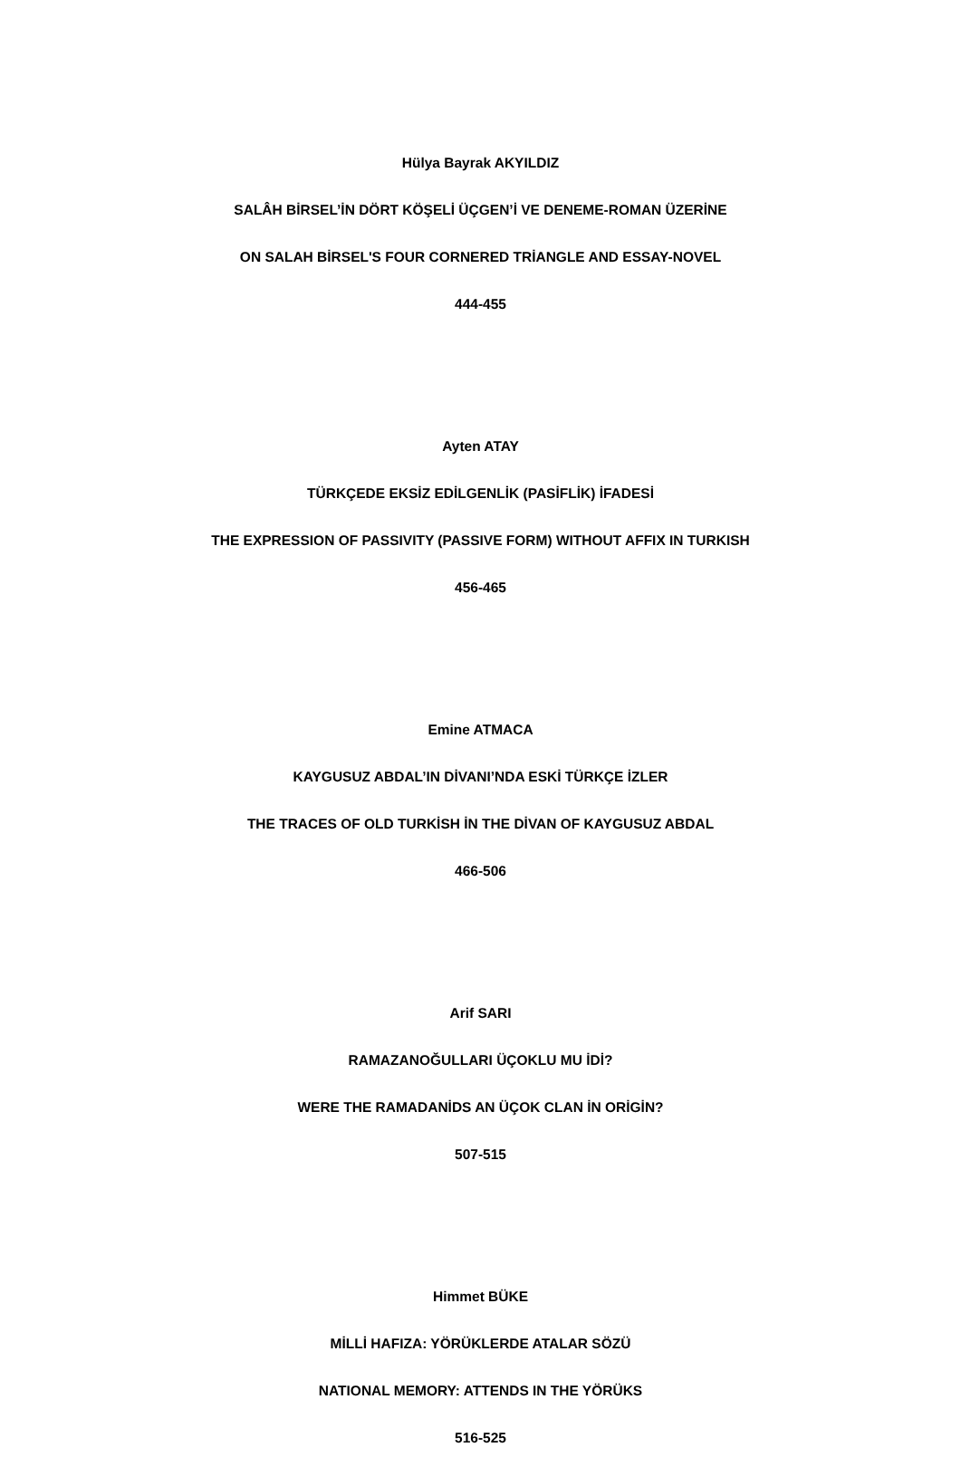Hülya Bayrak AKYILDIZ
SALÂH BİRSEL’İN DÖRT KÖŞELİ ÜÇGEN’İ VE DENEME-ROMAN ÜZERİNE
ON SALAH BİRSEL'S FOUR CORNERED TRİANGLE AND ESSAY-NOVEL
444-455
Ayten ATAY
TÜRKÇEDE EKSİZ EDİLGENLİK (PASİFLİK) İFADESİ
THE EXPRESSION OF PASSIVITY (PASSIVE FORM) WITHOUT AFFIX IN TURKISH
456-465
Emine ATMACA
KAYGUSUZ ABDAL’IN DİVANI’NDA ESKİ TÜRKÇE İZLER
THE TRACES OF OLD TURKİSH İN THE DİVAN OF KAYGUSUZ ABDAL
466-506
Arif SARI
RAMAZANOĞULLARI ÜÇOKLU MU İDİ?
WERE THE RAMADANİDS AN ÜÇOK CLAN İN ORİGİN?
507-515
Himmet BÜKE
MİLLİ HAFIZA: YÖRÜKLERDE ATALAR SÖZÜ
NATIONAL MEMORY: ATTENDS IN THE YÖRÜKS
516-525